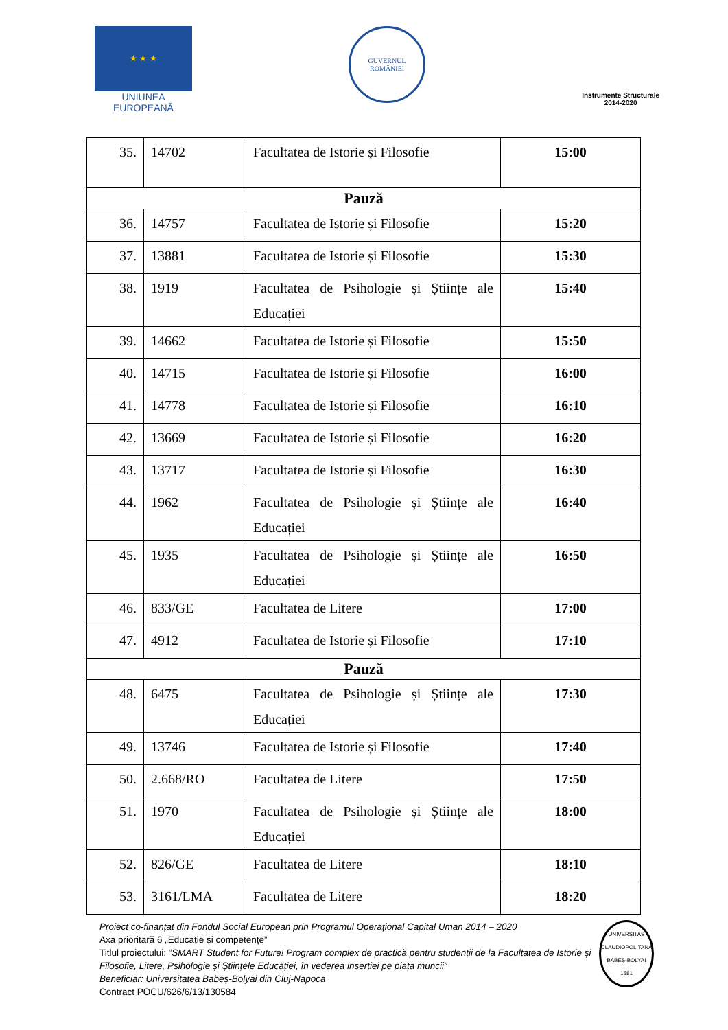★ ★ ★
UNIUNEA EUROPEANĂ
GUVERNUL
ROMÂNIEI
Instrumente Structurale
2014-2020
| 35. | 14702 | Facultatea de Istorie și Filosofie | 15:00 |
| Pauză | | | |
| 36. | 14757 | Facultatea de Istorie și Filosofie | 15:20 |
| 37. | 13881 | Facultatea de Istorie și Filosofie | 15:30 |
| 38. | 1919 | Facultatea de Psihologie și Științe ale Educației | 15:40 |
| 39. | 14662 | Facultatea de Istorie și Filosofie | 15:50 |
| 40. | 14715 | Facultatea de Istorie și Filosofie | 16:00 |
| 41. | 14778 | Facultatea de Istorie și Filosofie | 16:10 |
| 42. | 13669 | Facultatea de Istorie și Filosofie | 16:20 |
| 43. | 13717 | Facultatea de Istorie și Filosofie | 16:30 |
| 44. | 1962 | Facultatea de Psihologie și Științe ale Educației | 16:40 |
| 45. | 1935 | Facultatea de Psihologie și Științe ale Educației | 16:50 |
| 46. | 833/GE | Facultatea de Litere | 17:00 |
| 47. | 4912 | Facultatea de Istorie și Filosofie | 17:10 |
| Pauză | | | |
| 48. | 6475 | Facultatea de Psihologie și Științe ale Educației | 17:30 |
| 49. | 13746 | Facultatea de Istorie și Filosofie | 17:40 |
| 50. | 2.668/RO | Facultatea de Litere | 17:50 |
| 51. | 1970 | Facultatea de Psihologie și Științe ale Educației | 18:00 |
| 52. | 826/GE | Facultatea de Litere | 18:10 |
| 53. | 3161/LMA | Facultatea de Litere | 18:20 |
Proiect co-finanțat din Fondul Social European prin Programul Operațional Capital Uman 2014 – 2020
Axa prioritară 6 „Educație și competențe”
Titlul proiectului: ”SMART Student for Future! Program complex de practică pentru studenții de la Facultatea de Istorie și Filosofie, Litere, Psihologie și Științele Educației, în vederea inserției pe piața muncii”
Beneficiar: Universitatea Babeș-Bolyai din Cluj-Napoca
Contract POCU/626/6/13/130584
UNIVERSITAS CLAUDIOPOLITANA BABEȘ-BOLYAI 1581